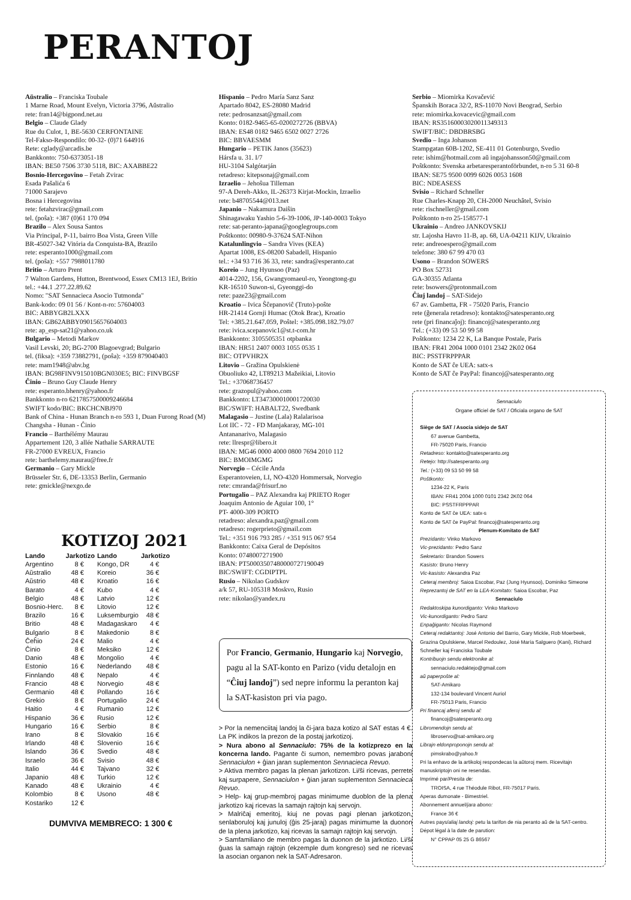PERANTOJ
Aŭstralio – Franciska Toubale
1 Marne Road, Mount Evelyn, Victoria 3796, Aŭstralio
rete: fran14@bigpond.net.au
Belgio – Claude Glady
Rue du Culot, 1, BE-5630 CERFONTAINE
Tel-Fakso-Respondilo: 00-32- (0)71 644916
Rete: cglady@arcadis.be
Bankkonto: 750-6373051-18
IBAN: BE50 7506 3730 5118, BIC: AXABBE22
Bosnio-Hercegovino – Fetah Zvirac
Esada Pašalića 6
71000 Sarajevo
Bosna i Hercegovina
rete: fetahzvirac@gmail.com
tel. (poŝa): +387 (0)61 170 094
Brazilo – Alex Sousa Santos
Via Principal, P-11, bairro Boa Vista, Green Ville
BR-45027-342 Vitória da Conquista-BA, Brazilo
rete: esperanto1000@gmail.com
tel. (poŝa): +557 7988011780
Britio – Arturo Prent
7 Walton Gardens, Hutton, Brentwood, Essex CM13 1EJ, Britio
tel.: +44.1 .277.22.89.62
Nomo: "SAT Sennacieca Asocio Tutmonda"
Bank-kodo: 09 01 56 / Kont-n-ro: 57604003
BIC: ABBYGB2LXXX
IBAN: GB62ABBY09015657604003
rete: ap_esp-sat21@yahoo.co.uk
Bulgario – Metodi Markov
Vasil Levski, 20; BG-2700 Blagoevgrad; Bulgario
tel. (fiksa): +359 73882791, (poŝa): +359 879040403
rete: mam1948@abv.bg
IBAN: BG98FINV915010BGN030E5; BIC: FINVBGSF
Ĉinio – Bruno Guy Claude Henry
rete: esperanto.bhenry@yahoo.fr
Bankkonto n-ro 6217857500009246684
SWIFT kodo/BIC: BKCHCNBJ970
Bank of China - Hunan Branch n-ro 593 1, Duan Furong Road (M) Changsha - Hunan - Ĉinio
Francio – Barthélémy Maurau
Appartement 120, 3 allée Nathalie SARRAUTE
FR-27000 EVREUX, Francio
rete: barthelemy.maurau@free.fr
Germanio – Gary Mickle
Brüsseler Str. 6, DE-13353 Berlin, Germanio
rete: gmickle@nexgo.de
KOTIZOJ 2021
| Lando | Jarkotizo | Lando | Jarkotizo |
| --- | --- | --- | --- |
| Argentino | 8 € | Kongo, DR | 4 € |
| Aŭstralio | 48 € | Koreio | 36 € |
| Aŭstrio | 48 € | Kroatio | 16 € |
| Barato | 4 € | Kubo | 4 € |
| Belgio | 48 € | Latvio | 12 € |
| Bosnio-Herc. | 8 € | Litovio | 12 € |
| Brazilo | 16 € | Luksemburgio | 48 € |
| Britio | 48 € | Madagaskaro | 4 € |
| Bulgario | 8 € | Makedonio | 8 € |
| Ĉeĥio | 24 € | Malio | 4 € |
| Ĉinio | 8 € | Meksiko | 12 € |
| Danio | 48 € | Mongolio | 4 € |
| Estonio | 16 € | Nederlando | 48 € |
| Finnlando | 48 € | Nepalo | 4 € |
| Francio | 48 € | Norvegio | 48 € |
| Germanio | 48 € | Pollando | 16 € |
| Grekio | 8 € | Portugalio | 24 € |
| Haitio | 4 € | Rumanio | 12 € |
| Hispanio | 36 € | Rusio | 12 € |
| Hungario | 16 € | Serbio | 8 € |
| Irano | 8 € | Slovakio | 16 € |
| Irlando | 48 € | Slovenio | 16 € |
| Islando | 36 € | Svedio | 48 € |
| Israelo | 36 € | Svisio | 48 € |
| Italio | 44 € | Tajvano | 32 € |
| Japanio | 48 € | Turkio | 12 € |
| Kanado | 48 € | Ukrainio | 4 € |
| Kolombio | 8 € | Usono | 48 € |
| Kostariko | 12 € | | |
DUMVIVA MEMBRECO: 1 300 €
Hispanio – Pedro María Sanz Sanz
Apartado 8042, ES-28080 Madrid
rete: pedrosanzsat@gmail.com
Konto: 0182-9465-65-0200272726 (BBVA)
IBAN: ES48 0182 9465 6502 0027 2726
BIC: BBVAESMM
Hungario – PETIK Janos (35623)
Hársfa u. 31. I/7
HU-3104 Salgótarján
retadreso: kitepsonaj@gmail.com
Izraelio – Jehoŝua Tilleman
97-A Dereh-Akko, IL-26373 Kirjat-Mockin, Izraelio
rete: b48705544@013.net
Japanio – Nakamura Daiŝin
Shinagawaku Yashio 5-6-39-1006, JP-140-0003 Tokyo
rete: sat-peranto-japana@googlegroups.com
Poŝtkonto: 00980-9-37624 SAT-Nihon
Katalunlingvio – Sandra Vives (KEA)
Apartat 1008, ES-08200 Sabadell, Hispanio
tel.: +34 93 716 36 33, rete: sandra@esperanto.cat
Koreio – Jung Hyunsoo (Paz)
4014-2202, 156, Gwangyomaeul-ro, Yeongtong-gu
KR-16510 Suwon-si, Gyeonggi-do
rete: paze23@gmail.com
Kroatio – Ivica Ŝĉepanoviĉ (Truto)-poŝte
HR-21414 Gornji Humac (Otok Brac), Kroatio
Tel: +385.21.647.059, Poŝtel: +385.098.182.79.07
rete: ivica.scepanovic1@st.t-com.hr
Bankkonto: 3105505351 otpbanka
IBAN: HR51 2407 0003 1055 0535 1
BIC: OTPVHR2X
Litovio – Gražina Opulskienė
Obuoliuko 42, LT89213 Mažeikiai, Litovio
Tel.: +37068736457
rete: grazopul@yahoo.com
Bankkonto: LT347300010001720030
BIC/SWIFT: HABALT22, Swedbank
Malagasio – Justine (Lala) Ralalarisoa
Lot IIC - 72 - FD Manjakaray, MG-101
Antananarivo, Malagasio
rete: llrespr@libero.it
IBAN: MG46 0000 4000 0800 7694 2010 112
BIC: BMOIMGMG
Norvegio – Cécile Anda
Esperantoveien, LI, NO-4320 Hommersak, Norvegio
rete: cmranda@frisurf.no
Portugalio – PAZ Alexandra kaj PRIETO Roger
Joaquim Antonio de Aguiar 100, 1°
PT- 4000-309 PORTO
retadreso: alexandra.paz@gmail.com
retadreso: rogerprieto@gmail.com
Tel.: +351 916 793 285 / +351 915 067 954
Bankkonto: Caixa Geral de Depósitos
Konto: 0748007271900
IBAN: PT50003507480000727190049
BIC/SWIFT: CGDIPTPL
Rusio – Nikolao Gudskov
a/k 57, RU-105318 Moskvo, Rusio
rete: nikolao@yandex.ru
Por Francio, Germanio, Hungario kaj Norvegio, pagu al la SAT-konto en Parizo (vidu detalojn en “Ĉiuj landoj”) sed nepre informu la peranton kaj la SAT-kasiston pri via pago.
> Por la nemenciitaj landoj la ĉi-jara baza kotizo al SAT estas 4 €. La PK indikos la prezon de la postaj jarkotizoj.
> Nura abono al Sennaciulo: 75% de la kotizprezo en la koncerna lando. Pagante ĉi sumon, nemembro povas jaraboni Sennaciulon + ĝian jaran suplementon Sennacieca Revuo.
> Aktiva membro pagas la plenan jarkotizon. Li/ŝi ricevas, perrete kaj surpapere, Sennaciulon + ĝian jaran suplementon Sennacieca Revuo.
> Help- kaj grup-membroj pagas minimume duoblon de la plena jarkotizo kaj ricevas la samajn rajtojn kaj servojn.
> Malriĉaj emeritoj, kiuj ne povas pagi plenan jarkotizon, senlaboruloj kaj junuloj (ĝis 25-jaraj) pagas minimume la duonon de la plena jarkotizo, kaj ricevas la samajn rajtojn kaj servojn.
> Samfamiliano de membro pagas la duonon de la jarkotizo. Li/ŝi ĝuas la samajn rajtojn (ekzemple dum kongreso) sed ne ricevas la asocian organon nek la SAT-Adresaron.
Serbio – Miomirka Kovačević
Španskih Boraca 32/2, RS-11070 Novi Beograd, Serbio
rete: miomirka.kovacevic@gmail.com
IBAN: RS35160003020011349313
SWIFT/BIC: DBDBRSBG
Svedio – Inga Johanson
Stampgatan 60B-1202, SE-411 01 Gotenburgo, Svedio
rete: ishim@hotmail.com aŭ ingajohansson50@gmail.com
Poŝtkonto: Svenska arbetaresperantoförbundet, n-ro 5 31 60-8
IBAN: SE75 9500 0099 6026 0053 1608
BIC: NDEASESS
Svisio – Richard Schneller
Rue Charles-Knapp 20, CH-2000 Neuchâtel, Svisio
rete: rischneller@gmail.com
Poŝtkonto n-ro 25-158577-1
Ukrainio – Andreo JANKOVSKIJ
str. Lajosha Havro 11-B, ap. 68, UA-04211 KIJV, Ukrainio
rete: andreoespero@gmail.com
telefone: 380 67 99 470 03
Usono – Brandon SOWERS
PO Box 52731
GA-30355 Atlanta
rete: bsowers@protonmail.com
Ĉiuj landoj – SAT-Sidejo
67 av. Gambetta, FR - 75020 Paris, Francio
rete (ĝenerala retadreso): kontakto@satesperanto.org
rete (pri financaĵoj): financoj@satesperanto.org
Tel.: (+33) 09 53 50 99 58
Poŝtkonto: 1234 22 K, La Banque Postale, Paris
IBAN: FR41 2004 1000 0101 2342 2K02 064
BIC: PSSTFRPPPAR
Konto de SAT ĉe UEA: satx-s
Konto de SAT ĉe PayPal: financoj@satesperanto.org
Sennaciulo
Organe officiel de SAT / Oficiala organo de SAT
Siège de SAT / Asocia sidejo de SAT
67 avenue Gambetta,
FR-75020 Paris, Francio
Retadreso: kontakto@satesperanto.org
Retejo: http://satesperanto.org
Tel.: (+33) 09 53 50 99 58
Poŝtkonto:
1234-22 K, Paris
IBAN: FR41 2004 1000 0101 2342 2K02 064
BIC: PSSTFRPPPAR
Konto de SAT ĉe UEA: satx-s
Konto de SAT ĉe PayPal: financoj@satesperanto.org
Plenum-Komitato de SAT
Prezidanto: Vinko Markovo
Vic-prezidanto: Pedro Sanz
Sekretario: Brandon Sowers
Kasisto: Bruno Henry
Vic-kasisto: Alexandra Paz
Ceteraj membroj: Saioa Escobar, Paz (Jung Hyunsoo), Dominiko Simeone
Reprezantoj de SAT en la LEA-Komitato: Saioa Escobar, Paz
Sennaciulo
Redaktoskipa kunordiganto: Vinko Markovo
Vic-kunordiganto: Pedro Sanz
Enpaĝiganto: Nicolas Raymond
Ceteraj redaktantoj: José Antonio del Barrio, Gary Mickle, Rob Moerbeek, Grazina Opulskiene, Marcel Redoulez, José María Salguero (Kani), Richard Schneller kaj Franciska Toubale
Kontribuojn sendu elektronike al:
sennaciulo.redaktejo@gmail.com
aŭ paperpoŝte al:
SAT-Amikaro
132-134 boulevard Vincent Auriol
FR-75013 Paris, Francio
Pri financaj aferoj sendu al:
financoj@satesperanto.org
Libromendojn sendu al:
libroservo@sat-amikaro.org
Librajn eldonproponojn sendu al:
pimskrabo@yahoo.fr
Pri la enhavo de la artikoloj respondecas la aŭtoroj mem. Ricevitajn manuskriptojn oni ne resendas.
Imprimé par/Presita de:
TROISA, 4 rue Théodule Ribot, FR-75017 Paris.
Aperas dumonate - Bimestriel.
Abonnement annuel/jara abono:
France 36 €
Autres pays/aliaj landoj: petu la tarifon de nia peranto aŭ de la SAT-centro.
Dépot légal à la date de parution:
N° CPPAP 05 25 G 86567